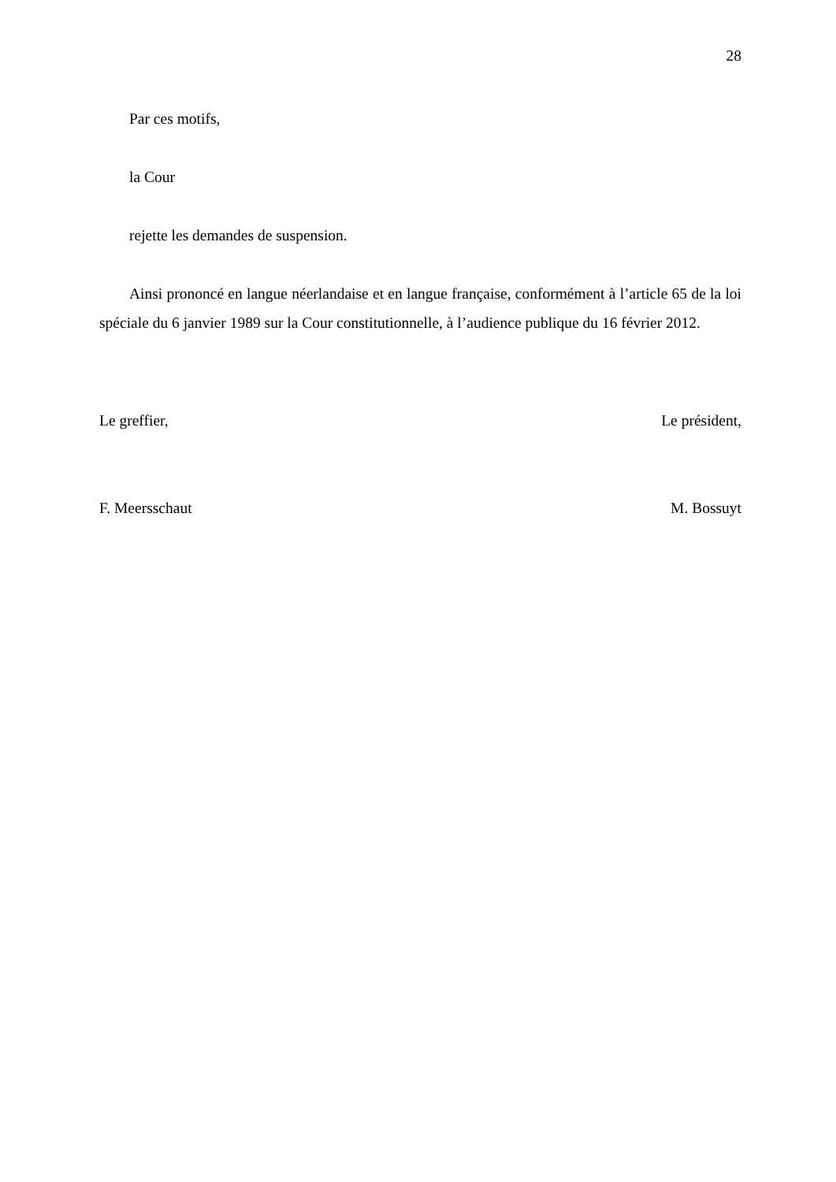28
Par ces motifs,
la Cour
rejette les demandes de suspension.
Ainsi prononcé en langue néerlandaise et en langue française, conformément à l’article 65 de la loi spéciale du 6 janvier 1989 sur la Cour constitutionnelle, à l’audience publique du 16 février 2012.
Le greffier, Le président,
F. Meersschaut M. Bossuyt